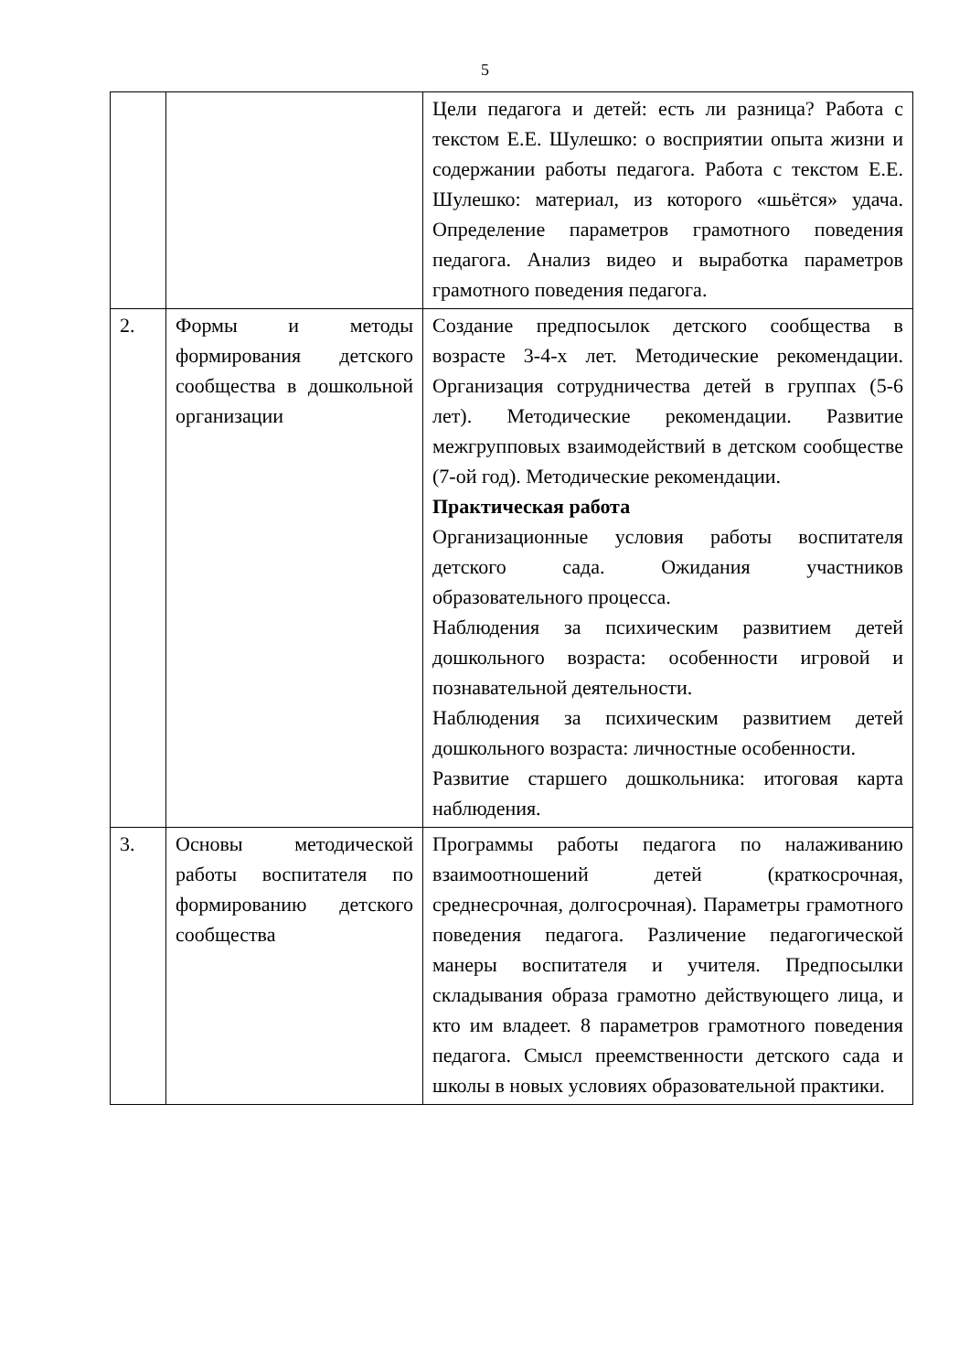5
| | | Цели педагога и детей: есть ли разница? Работа с текстом Е.Е. Шулешко: о восприятии опыта жизни и содержании работы педагога. Работа с текстом Е.Е. Шулешко: материал, из которого «шьётся» удача. Определение параметров грамотного поведения педагога. Анализ видео и выработка параметров грамотного поведения педагога. |
| 2. | Формы и методы формирования детского сообщества в дошкольной организации | Создание предпосылок детского сообщества в возрасте 3-4-х лет. Методические рекомендации. Организация сотрудничества детей в группах (5-6 лет). Методические рекомендации. Развитие межгрупповых взаимодействий в детском сообществе (7-ой год). Методические рекомендации. Практическая работа Организационные условия работы воспитателя детского сада. Ожидания участников образовательного процесса. Наблюдения за психическим развитием детей дошкольного возраста: особенности игровой и познавательной деятельности. Наблюдения за психическим развитием детей дошкольного возраста: личностные особенности. Развитие старшего дошкольника: итоговая карта наблюдения. |
| 3. | Основы методической работы воспитателя по формированию детского сообщества | Программы работы педагога по налаживанию взаимоотношений детей (краткосрочная, среднесрочная, долгосрочная). Параметры грамотного поведения педагога. Различение педагогической манеры воспитателя и учителя. Предпосылки складывания образа грамотно действующего лица, и кто им владеет. 8 параметров грамотного поведения педагога. Смысл преемственности детского сада и школы в новых условиях образовательной практики. |